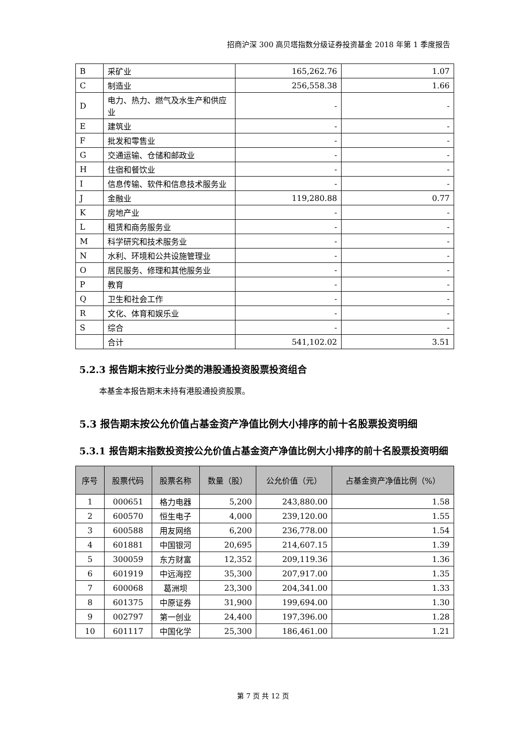招商沪深 300 高贝塔指数分级证券投资基金 2018 年第 1 季度报告
| B | 采矿业 | 165,262.76 | 1.07 |
| C | 制造业 | 256,558.38 | 1.66 |
| D | 电力、热力、燃气及水生产和供应业 | - | - |
| E | 建筑业 | - | - |
| F | 批发和零售业 | - | - |
| G | 交通运输、仓储和邮政业 | - | - |
| H | 住宿和餐饮业 | - | - |
| I | 信息传输、软件和信息技术服务业 | - | - |
| J | 金融业 | 119,280.88 | 0.77 |
| K | 房地产业 | - | - |
| L | 租赁和商务服务业 | - | - |
| M | 科学研究和技术服务业 | - | - |
| N | 水利、环境和公共设施管理业 | - | - |
| O | 居民服务、修理和其他服务业 | - | - |
| P | 教育 | - | - |
| Q | 卫生和社会工作 | - | - |
| R | 文化、体育和娱乐业 | - | - |
| S | 综合 | - | - |
| | 合计 | 541,102.02 | 3.51 |
5.2.3 报告期末按行业分类的港股通投资股票投资组合
本基金本报告期末未持有港股通投资股票。
5.3 报告期末按公允价值占基金资产净值比例大小排序的前十名股票投资明细
5.3.1 报告期末指数投资按公允价值占基金资产净值比例大小排序的前十名股票投资明细
| 序号 | 股票代码 | 股票名称 | 数量（股） | 公允价值（元） | 占基金资产净值比例（%） |
| --- | --- | --- | --- | --- | --- |
| 1 | 000651 | 格力电器 | 5,200 | 243,880.00 | 1.58 |
| 2 | 600570 | 恒生电子 | 4,000 | 239,120.00 | 1.55 |
| 3 | 600588 | 用友网络 | 6,200 | 236,778.00 | 1.54 |
| 4 | 601881 | 中国银河 | 20,695 | 214,607.15 | 1.39 |
| 5 | 300059 | 东方财富 | 12,352 | 209,119.36 | 1.36 |
| 6 | 601919 | 中远海控 | 35,300 | 207,917.00 | 1.35 |
| 7 | 600068 | 葛洲坝 | 23,300 | 204,341.00 | 1.33 |
| 8 | 601375 | 中原证券 | 31,900 | 199,694.00 | 1.30 |
| 9 | 002797 | 第一创业 | 24,400 | 197,396.00 | 1.28 |
| 10 | 601117 | 中国化学 | 25,300 | 186,461.00 | 1.21 |
第 7 页 共 12 页